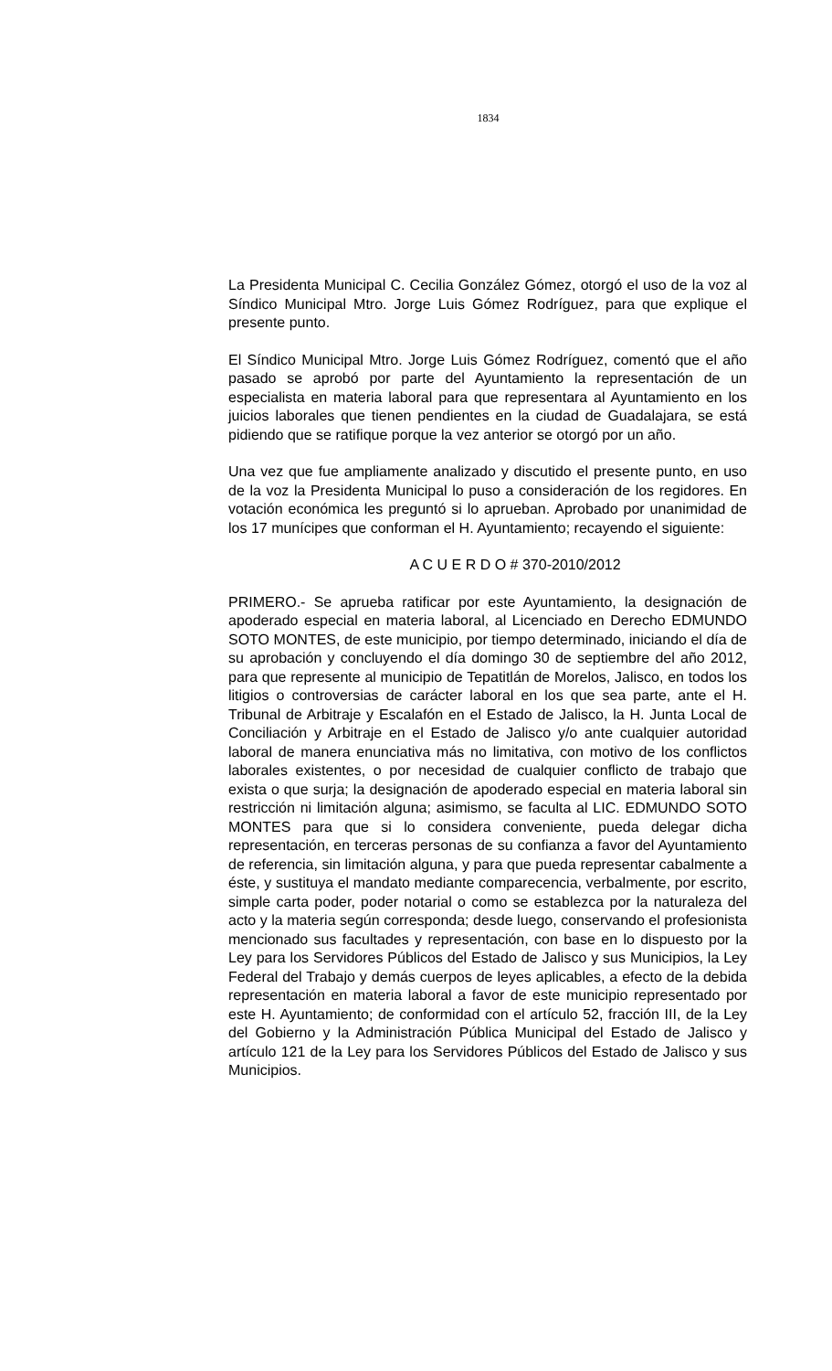1834
La Presidenta Municipal C. Cecilia González Gómez, otorgó el uso de la voz al Síndico Municipal Mtro. Jorge Luis Gómez Rodríguez, para que explique el presente punto.
El Síndico Municipal Mtro. Jorge Luis Gómez Rodríguez, comentó que el año pasado se aprobó por parte del Ayuntamiento la representación de un especialista en materia laboral para que representara al Ayuntamiento en los juicios laborales que tienen pendientes en la ciudad de Guadalajara, se está pidiendo que se ratifique porque la vez anterior se otorgó por un año.
Una vez que fue ampliamente analizado y discutido el presente punto, en uso de la voz la Presidenta Municipal lo puso a consideración de los regidores. En votación económica les preguntó si lo aprueban. Aprobado por unanimidad de los 17 munícipes que conforman el H. Ayuntamiento; recayendo el siguiente:
A C U E R D O # 370-2010/2012
PRIMERO.- Se aprueba ratificar por este Ayuntamiento, la designación de apoderado especial en materia laboral, al Licenciado en Derecho EDMUNDO SOTO MONTES, de este municipio, por tiempo determinado, iniciando el día de su aprobación y concluyendo el día domingo 30 de septiembre del año 2012, para que represente al municipio de Tepatitlán de Morelos, Jalisco, en todos los litigios o controversias de carácter laboral en los que sea parte, ante el H. Tribunal de Arbitraje y Escalafón en el Estado de Jalisco, la H. Junta Local de Conciliación y Arbitraje en el Estado de Jalisco y/o ante cualquier autoridad laboral de manera enunciativa más no limitativa, con motivo de los conflictos laborales existentes, o por necesidad de cualquier conflicto de trabajo que exista o que surja; la designación de apoderado especial en materia laboral sin restricción ni limitación alguna; asimismo, se faculta al LIC. EDMUNDO SOTO MONTES para que si lo considera conveniente, pueda delegar dicha representación, en terceras personas de su confianza a favor del Ayuntamiento de referencia, sin limitación alguna, y para que pueda representar cabalmente a éste, y sustituya el mandato mediante comparecencia, verbalmente, por escrito, simple carta poder, poder notarial o como se establezca por la naturaleza del acto y la materia según corresponda; desde luego, conservando el profesionista mencionado sus facultades y representación, con base en lo dispuesto por la Ley para los Servidores Públicos del Estado de Jalisco y sus Municipios, la Ley Federal del Trabajo y demás cuerpos de leyes aplicables, a efecto de la debida representación en materia laboral a favor de este municipio representado por este H. Ayuntamiento; de conformidad con el artículo 52, fracción III, de la Ley del Gobierno y la Administración Pública Municipal del Estado de Jalisco y artículo 121 de la Ley para los Servidores Públicos del Estado de Jalisco y sus Municipios.